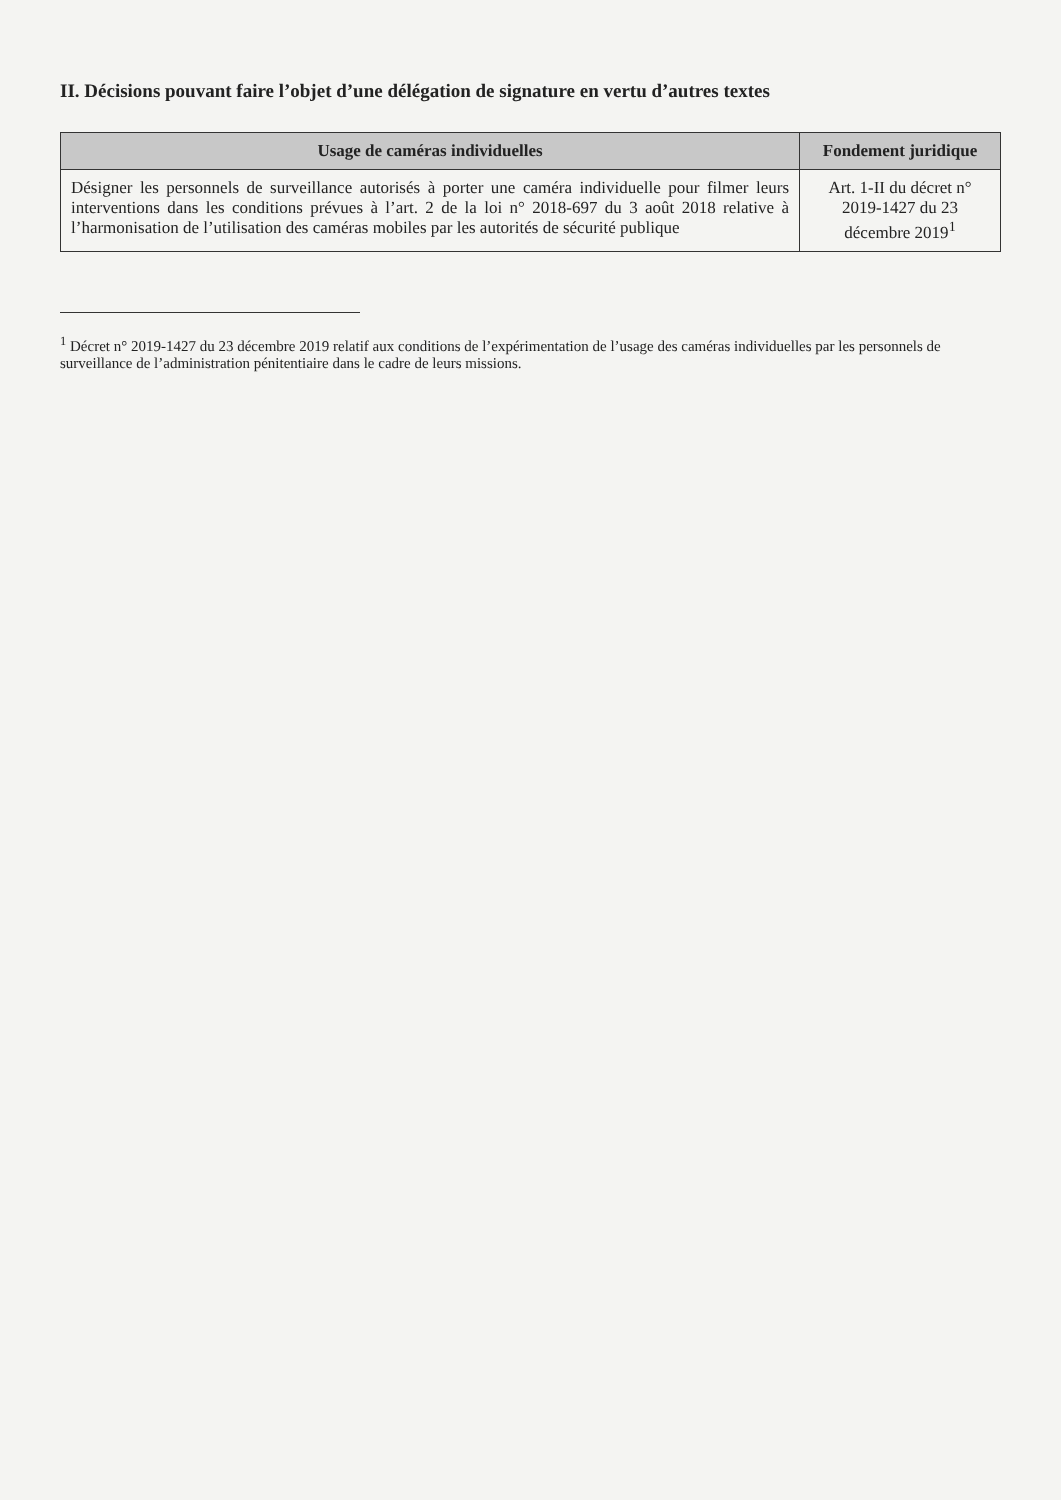II. Décisions pouvant faire l’objet d’une délégation de signature en vertu d’autres textes
| Usage de caméras individuelles | Fondement juridique |
| --- | --- |
| Désigner les personnels de surveillance autorisés à porter une caméra individuelle pour filmer leurs interventions dans les conditions prévues à l’art. 2 de la loi n° 2018-697 du 3 août 2018 relative à l’harmonisation de l’utilisation des caméras mobiles par les autorités de sécurité publique | Art. 1-II du décret n° 2019-1427 du 23 décembre 2019<sup>1</sup> |
<sup>1</sup> Décret n° 2019-1427 du 23 décembre 2019 relatif aux conditions de l’expérimentation de l’usage des caméras individuelles par les personnels de surveillance de l’administration pénitentiaire dans le cadre de leurs missions.